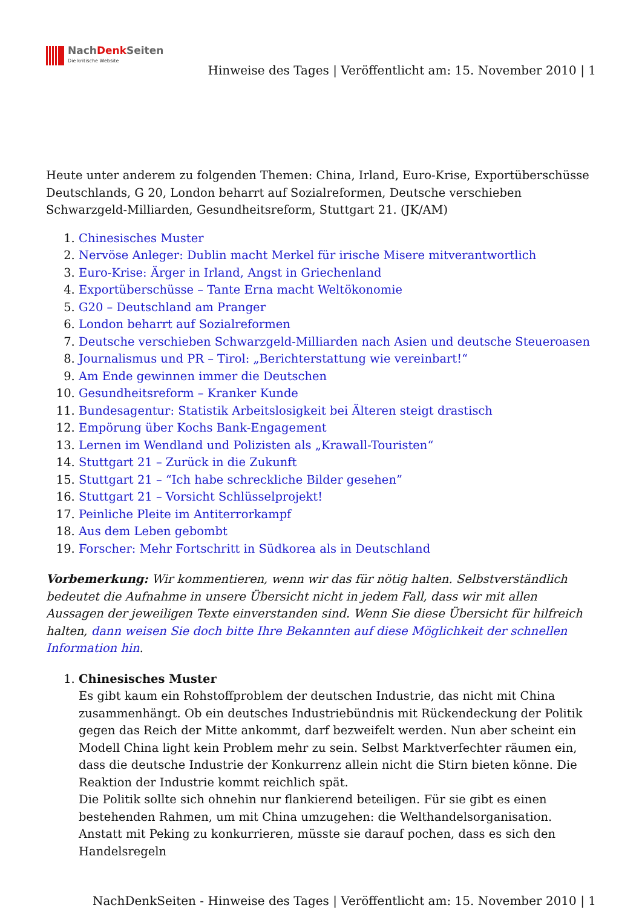NachDenk Seiten
Die kritische Website
Hinweise des Tages | Veröffentlicht am: 15. November 2010 | 1
Heute unter anderem zu folgenden Themen: China, Irland, Euro-Krise, Exportüberschüsse Deutschlands, G 20, London beharrt auf Sozialreformen, Deutsche verschieben Schwarzgeld-Milliarden, Gesundheitsreform, Stuttgart 21. (JK/AM)
1. Chinesisches Muster
2. Nervöse Anleger: Dublin macht Merkel für irische Misere mitverantwortlich
3. Euro-Krise: Ärger in Irland, Angst in Griechenland
4. Exportüberschüsse – Tante Erna macht Weltökonomie
5. G20 – Deutschland am Pranger
6. London beharrt auf Sozialreformen
7. Deutsche verschieben Schwarzgeld-Milliarden nach Asien und deutsche Steueroasen
8. Journalismus und PR – Tirol: „Berichterstattung wie vereinbart!“
9. Am Ende gewinnen immer die Deutschen
10. Gesundheitsreform – Kranker Kunde
11. Bundesagentur: Statistik Arbeitslosigkeit bei Älteren steigt drastisch
12. Empörung über Kochs Bank-Engagement
13. Lernen im Wendland und Polizisten als „Krawall-Touristen“
14. Stuttgart 21 – Zurück in die Zukunft
15. Stuttgart 21 – “Ich habe schreckliche Bilder gesehen”
16. Stuttgart 21 – Vorsicht Schlüsselprojekt!
17. Peinliche Pleite im Antiterrorkampf
18. Aus dem Leben gebombt
19. Forscher: Mehr Fortschritt in Südkorea als in Deutschland
Vorbemerkung: Wir kommentieren, wenn wir das für nötig halten. Selbstverständlich bedeutet die Aufnahme in unsere Übersicht nicht in jedem Fall, dass wir mit allen Aussagen der jeweiligen Texte einverstanden sind. Wenn Sie diese Übersicht für hilfreich halten, dann weisen Sie doch bitte Ihre Bekannten auf diese Möglichkeit der schnellen Information hin.
1. Chinesisches Muster
Es gibt kaum ein Rohstoffproblem der deutschen Industrie, das nicht mit China zusammenhängt. Ob ein deutsches Industriebündnis mit Rückendeckung der Politik gegen das Reich der Mitte ankommt, darf bezweifelt werden. Nun aber scheint ein Modell China light kein Problem mehr zu sein. Selbst Marktverfechter räumen ein, dass die deutsche Industrie der Konkurrenz allein nicht die Stirn bieten könne. Die Reaktion der Industrie kommt reichlich spät.
Die Politik sollte sich ohnehin nur flankierend beteiligen. Für sie gibt es einen bestehenden Rahmen, um mit China umzugehen: die Welthandelsorganisation. Anstatt mit Peking zu konkurrieren, müsste sie darauf pochen, dass es sich den Handelsregeln
NachDenkSeiten - Hinweise des Tages | Veröffentlicht am: 15. November 2010 | 1